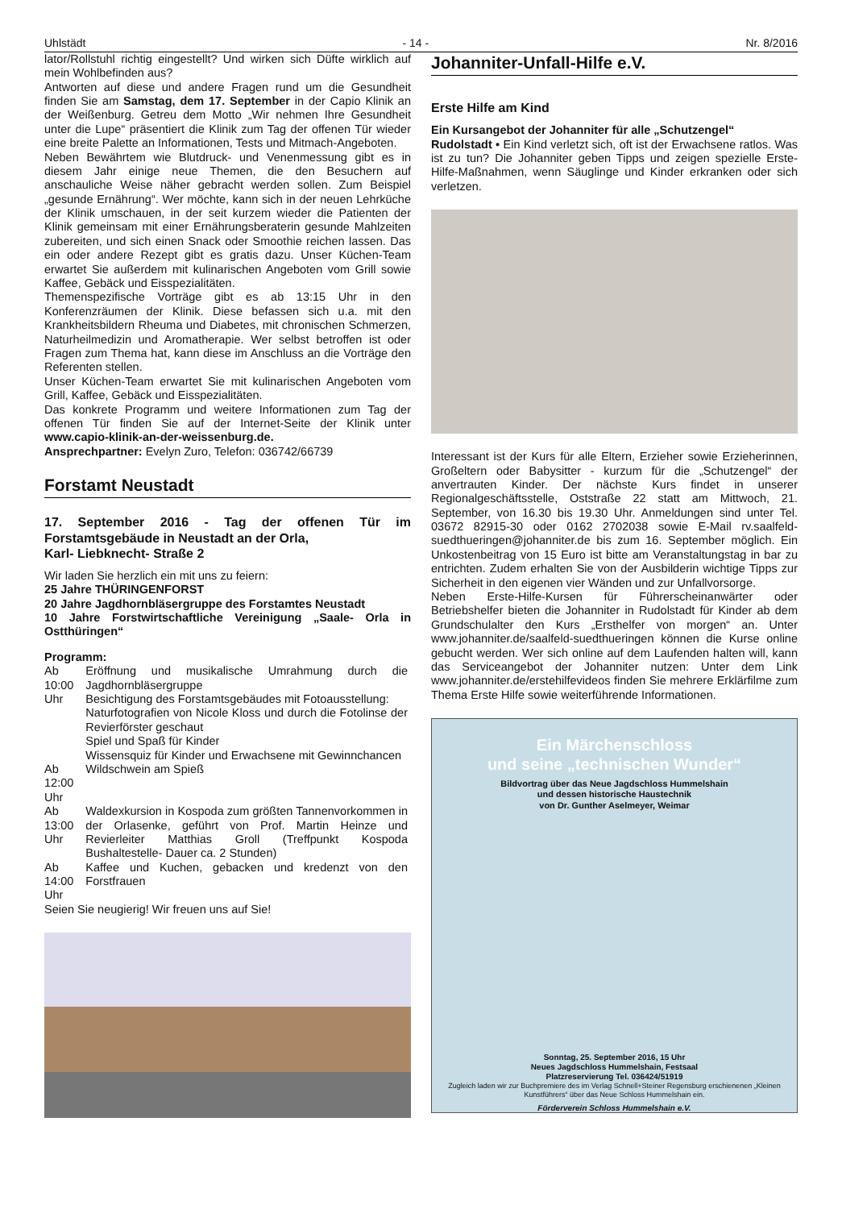Uhlstädt - 14 - Nr. 8/2016
lator/Rollstuhl richtig eingestellt? Und wirken sich Düfte wirklich auf mein Wohlbefinden aus?
Antworten auf diese und andere Fragen rund um die Gesundheit finden Sie am Samstag, dem 17. September in der Capio Klinik an der Weißenburg. Getreu dem Motto „Wir nehmen Ihre Gesundheit unter die Lupe“ präsentiert die Klinik zum Tag der offenen Tür wieder eine breite Palette an Informationen, Tests und Mitmach-Angeboten.
Neben Bewährtem wie Blutdruck- und Venenmessung gibt es in diesem Jahr einige neue Themen, die den Besuchern auf anschauliche Weise näher gebracht werden sollen. Zum Beispiel „gesunde Ernährung“. Wer möchte, kann sich in der neuen Lehrküche der Klinik umschauen, in der seit kurzem wieder die Patienten der Klinik gemeinsam mit einer Ernährungsberaterin gesunde Mahlzeiten zubereiten, und sich einen Snack oder Smoothie reichen lassen. Das ein oder andere Rezept gibt es gratis dazu. Unser Küchen-Team erwartet Sie außerdem mit kulinarischen Angeboten vom Grill sowie Kaffee, Gebäck und Eisspezialitäten.
Themenspezifische Vorträge gibt es ab 13:15 Uhr in den Konferenzräumen der Klinik. Diese befassen sich u.a. mit den Krankheitsbildern Rheuma und Diabetes, mit chronischen Schmerzen, Naturheilmedizin und Aromatherapie. Wer selbst betroffen ist oder Fragen zum Thema hat, kann diese im Anschluss an die Vorträge den Referenten stellen.
Unser Küchen-Team erwartet Sie mit kulinarischen Angeboten vom Grill, Kaffee, Gebäck und Eisspezialitäten.
Das konkrete Programm und weitere Informationen zum Tag der offenen Tür finden Sie auf der Internet-Seite der Klinik unter www.capio-klinik-an-der-weissenburg.de.
Ansprechpartner: Evelyn Zuro, Telefon: 036742/66739
Forstamt Neustadt
17. September 2016 - Tag der offenen Tür im Forstamtsgebäude in Neustadt an der Orla,
Karl- Liebknecht- Straße 2
Wir laden Sie herzlich ein mit uns zu feiern:
25 Jahre THÜRINGENFORST
20 Jahre Jagdhornbläsergruppe des Forstamtes Neustadt
10 Jahre Forstwirtschaftliche Vereinigung „Saale- Orla in Ostthüringen“
Programm:
| Ab 10:00 Uhr | Eröffnung und musikalische Umrahmung durch die Jagdhornbläsergruppe Besichtigung des Forstamtsgebäudes mit Fotoausstellung: Naturfotografien von Nicole Kloss und durch die Fotolinse der Revierförster geschaut Spiel und Spaß für Kinder Wissensquiz für Kinder und Erwachsene mit Gewinnchancen |
| Ab 12:00 Uhr | Wildschwein am Spieß |
| Ab 13:00 Uhr | Waldexkursion in Kospoda zum größten Tannenvorkommen in der Orlasenke, geführt von Prof. Martin Heinze und Revierleiter Matthias Groll (Treffpunkt Kospoda Bushaltestelle- Dauer ca. 2 Stunden) |
| Ab 14:00 Uhr | Kaffee und Kuchen, gebacken und kredenzt von den Forstfrauen |
Seien Sie neugierig! Wir freuen uns auf Sie!
Johanniter-Unfall-Hilfe e.V.
Erste Hilfe am Kind
Ein Kursangebot der Johanniter für alle „Schutzengel“
Rudolstadt • Ein Kind verletzt sich, oft ist der Erwachsene ratlos. Was ist zu tun? Die Johanniter geben Tipps und zeigen spezielle Erste-Hilfe-Maßnahmen, wenn Säuglinge und Kinder erkranken oder sich verletzen.
Interessant ist der Kurs für alle Eltern, Erzieher sowie Erzieherinnen, Großeltern oder Babysitter - kurzum für die „Schutzengel“ der anvertrauten Kinder. Der nächste Kurs findet in unserer Regionalgeschäftsstelle, Oststraße 22 statt am Mittwoch, 21. September, von 16.30 bis 19.30 Uhr. Anmeldungen sind unter Tel. 03672 82915-30 oder 0162 2702038 sowie E-Mail rv.saalfeld-suedthueringen@johanniter.de bis zum 16. September möglich. Ein Unkostenbeitrag von 15 Euro ist bitte am Veranstaltungstag in bar zu entrichten. Zudem erhalten Sie von der Ausbilderin wichtige Tipps zur Sicherheit in den eigenen vier Wänden und zur Unfallvorsorge.
Neben Erste-Hilfe-Kursen für Führerscheinanwärter oder Betriebshelfer bieten die Johanniter in Rudolstadt für Kinder ab dem Grundschulalter den Kurs „Ersthelfer von morgen“ an. Unter www.johanniter.de/saalfeld-suedthueringen können die Kurse online gebucht werden. Wer sich online auf dem Laufenden halten will, kann das Serviceangebot der Johanniter nutzen: Unter dem Link www.johanniter.de/erstehilfevideos finden Sie mehrere Erklärfilme zum Thema Erste Hilfe sowie weiterführende Informationen.
Ein Märchenschloss
und seine „technischen Wunder“
Bildvortrag über das Neue Jagdschloss Hummelshain
und dessen historische Haustechnik
von Dr. Gunther Aselmeyer, Weimar
Sonntag, 25. September 2016, 15 Uhr
Neues Jagdschloss Hummelshain, Festsaal
Platzreservierung Tel. 036424/51919
Zugleich laden wir zur Buchpremiere des im Verlag Schnell+Steiner Regensburg erschienenen „Kleinen Kunstführers“ über das Neue Schloss Hummelshain ein.
Förderverein Schloss Hummelshain e.V.